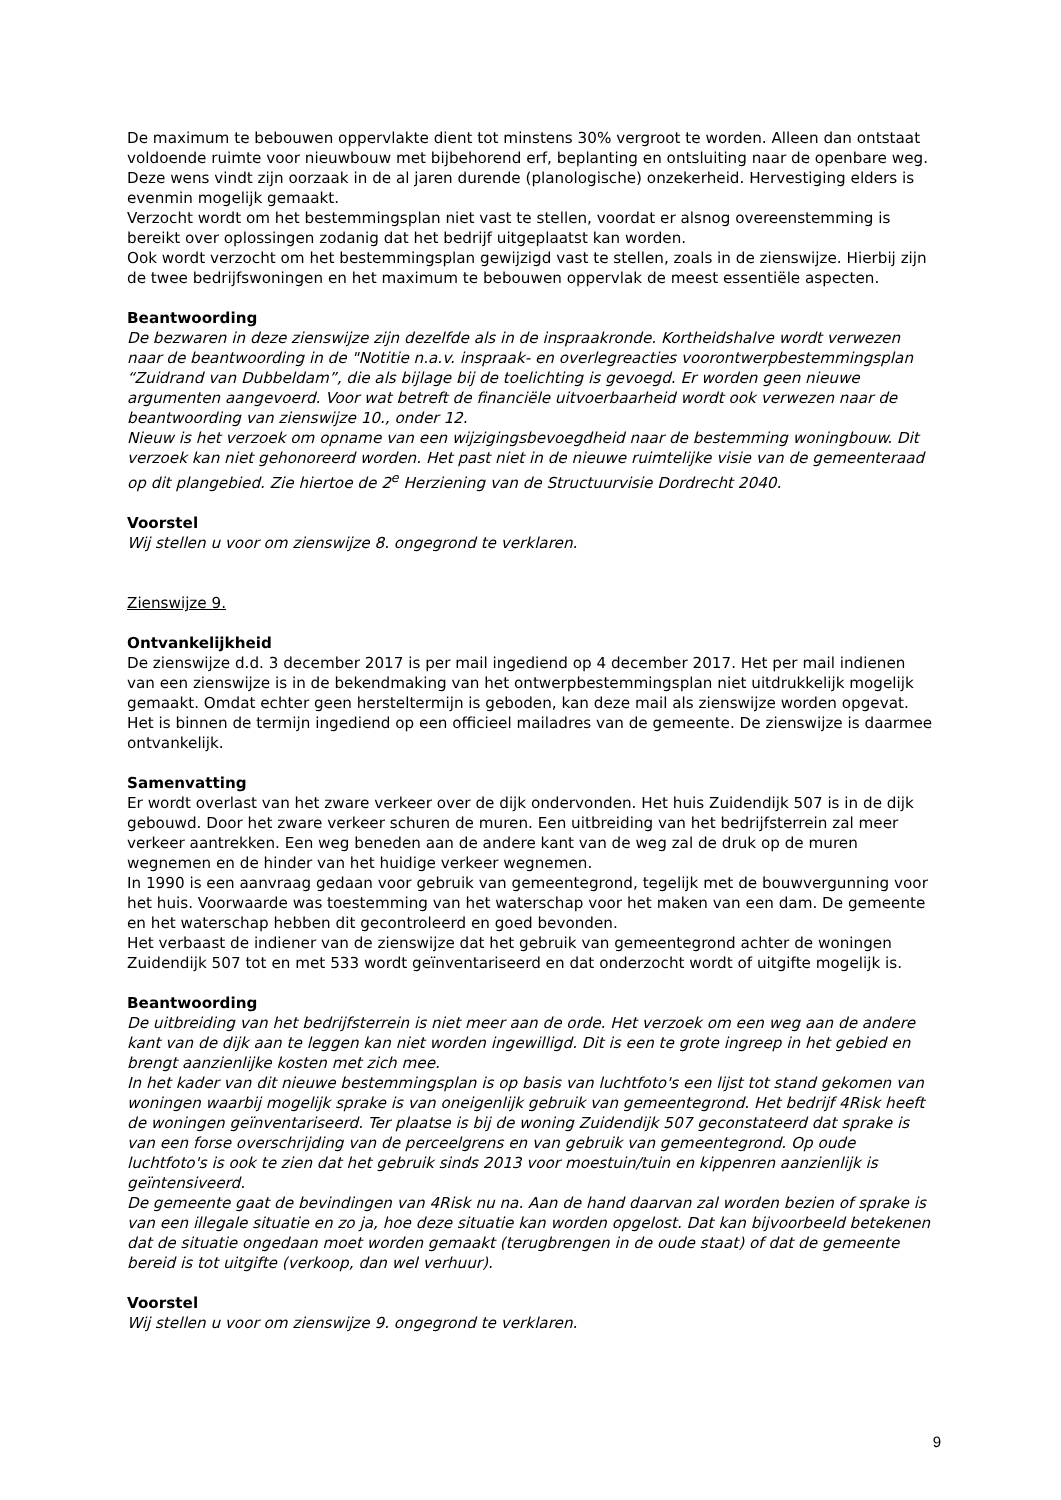De maximum te bebouwen oppervlakte dient tot minstens 30% vergroot te worden. Alleen dan ontstaat voldoende ruimte voor nieuwbouw met bijbehorend erf, beplanting en ontsluiting naar de openbare weg. Deze wens vindt zijn oorzaak in de al jaren durende (planologische) onzekerheid. Hervestiging elders is evenmin mogelijk gemaakt.
Verzocht wordt om het bestemmingsplan niet vast te stellen, voordat er alsnog overeenstemming is bereikt over oplossingen zodanig dat het bedrijf uitgeplaatst kan worden.
Ook wordt verzocht om het bestemmingsplan gewijzigd vast te stellen, zoals in de zienswijze. Hierbij zijn de twee bedrijfswoningen en het maximum te bebouwen oppervlak de meest essentiële aspecten.
Beantwoording
De bezwaren in deze zienswijze zijn dezelfde als in de inspraakronde. Kortheidshalve wordt verwezen naar de beantwoording in de "Notitie n.a.v. inspraak- en overlegreacties voorontwerpbestemmingsplan “Zuidrand van Dubbeldam”, die als bijlage bij de toelichting is gevoegd. Er worden geen nieuwe argumenten aangevoerd. Voor wat betreft de financiële uitvoerbaarheid wordt ook verwezen naar de beantwoording van zienswijze 10., onder 12.
Nieuw is het verzoek om opname van een wijzigingsbevoegdheid naar de bestemming woningbouw. Dit verzoek kan niet gehonoreerd worden. Het past niet in de nieuwe ruimtelijke visie van de gemeenteraad op dit plangebied. Zie hiertoe de 2<sup>e</sup> Herziening van de Structuurvisie Dordrecht 2040.
Voorstel
Wij stellen u voor om zienswijze 8. ongegrond te verklaren.
Zienswijze 9.
Ontvankelijkheid
De zienswijze d.d. 3 december 2017 is per mail ingediend op 4 december 2017. Het per mail indienen van een zienswijze is in de bekendmaking van het ontwerpbestemmingsplan niet uitdrukkelijk mogelijk gemaakt. Omdat echter geen hersteltermijn is geboden, kan deze mail als zienswijze worden opgevat. Het is binnen de termijn ingediend op een officieel mailadres van de gemeente. De zienswijze is daarmee ontvankelijk.
Samenvatting
Er wordt overlast van het zware verkeer over de dijk ondervonden. Het huis Zuidendijk 507 is in de dijk gebouwd. Door het zware verkeer schuren de muren. Een uitbreiding van het bedrijfsterrein zal meer verkeer aantrekken. Een weg beneden aan de andere kant van de weg zal de druk op de muren wegnemen en de hinder van het huidige verkeer wegnemen.
In 1990 is een aanvraag gedaan voor gebruik van gemeentegrond, tegelijk met de bouwvergunning voor het huis. Voorwaarde was toestemming van het waterschap voor het maken van een dam. De gemeente en het waterschap hebben dit gecontroleerd en goed bevonden.
Het verbaast de indiener van de zienswijze dat het gebruik van gemeentegrond achter de woningen Zuidendijk 507 tot en met 533 wordt geïnventariseerd en dat onderzocht wordt of uitgifte mogelijk is.
Beantwoording
De uitbreiding van het bedrijfsterrein is niet meer aan de orde. Het verzoek om een weg aan de andere kant van de dijk aan te leggen kan niet worden ingewilligd. Dit is een te grote ingreep in het gebied en brengt aanzienlijke kosten met zich mee.
In het kader van dit nieuwe bestemmingsplan is op basis van luchtfoto's een lijst tot stand gekomen van woningen waarbij mogelijk sprake is van oneigenlijk gebruik van gemeentegrond. Het bedrijf 4Risk heeft de woningen geïnventariseerd. Ter plaatse is bij de woning Zuidendijk 507 geconstateerd dat sprake is van een forse overschrijding van de perceelgrens en van gebruik van gemeentegrond. Op oude luchtfoto's is ook te zien dat het gebruik sinds 2013 voor moestuin/tuin en kippenren aanzienlijk is geïntensiveerd.
De gemeente gaat de bevindingen van 4Risk nu na. Aan de hand daarvan zal worden bezien of sprake is van een illegale situatie en zo ja, hoe deze situatie kan worden opgelost. Dat kan bijvoorbeeld betekenen dat de situatie ongedaan moet worden gemaakt (terugbrengen in de oude staat) of dat de gemeente bereid is tot uitgifte (verkoop, dan wel verhuur).
Voorstel
Wij stellen u voor om zienswijze 9. ongegrond te verklaren.
9